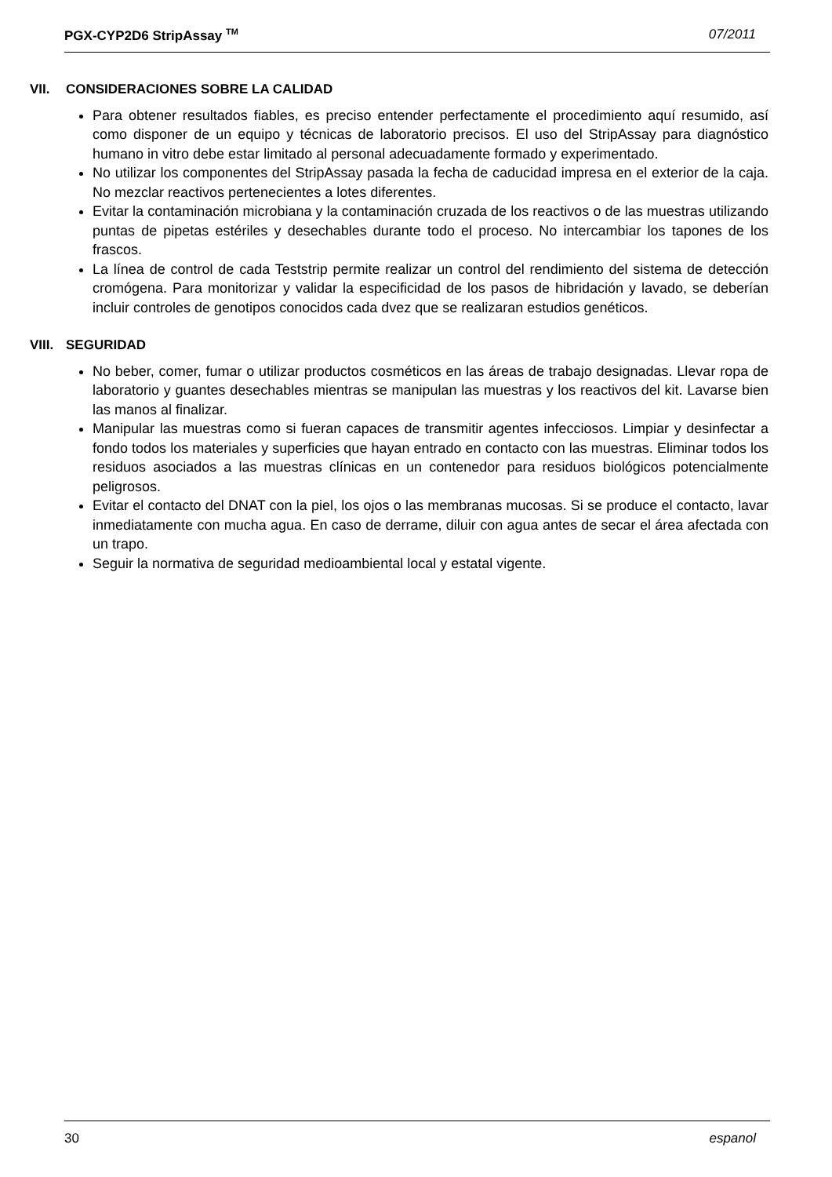PGX-CYP2D6 StripAssay <sup>TM</sup> 07/2011
VII. CONSIDERACIONES SOBRE LA CALIDAD
Para obtener resultados fiables, es preciso entender perfectamente el procedimiento aquí resumido, así como disponer de un equipo y técnicas de laboratorio precisos. El uso del StripAssay para diagnóstico humano in vitro debe estar limitado al personal adecuadamente formado y experimentado.
No utilizar los componentes del StripAssay pasada la fecha de caducidad impresa en el exterior de la caja. No mezclar reactivos pertenecientes a lotes diferentes.
Evitar la contaminación microbiana y la contaminación cruzada de los reactivos o de las muestras utilizando puntas de pipetas estériles y desechables durante todo el proceso. No intercambiar los tapones de los frascos.
La línea de control de cada Teststrip permite realizar un control del rendimiento del sistema de detección cromógena. Para monitorizar y validar la especificidad de los pasos de hibridación y lavado, se deberían incluir controles de genotipos conocidos cada dvez que se realizaran estudios genéticos.
VIII. SEGURIDAD
No beber, comer, fumar o utilizar productos cosméticos en las áreas de trabajo designadas. Llevar ropa de laboratorio y guantes desechables mientras se manipulan las muestras y los reactivos del kit. Lavarse bien las manos al finalizar.
Manipular las muestras como si fueran capaces de transmitir agentes infecciosos. Limpiar y desinfectar a fondo todos los materiales y superficies que hayan entrado en contacto con las muestras. Eliminar todos los residuos asociados a las muestras clínicas en un contenedor para residuos biológicos potencialmente peligrosos.
Evitar el contacto del DNAT con la piel, los ojos o las membranas mucosas. Si se produce el contacto, lavar inmediatamente con mucha agua. En caso de derrame, diluir con agua antes de secar el área afectada con un trapo.
Seguir la normativa de seguridad medioambiental local y estatal vigente.
30 espanol